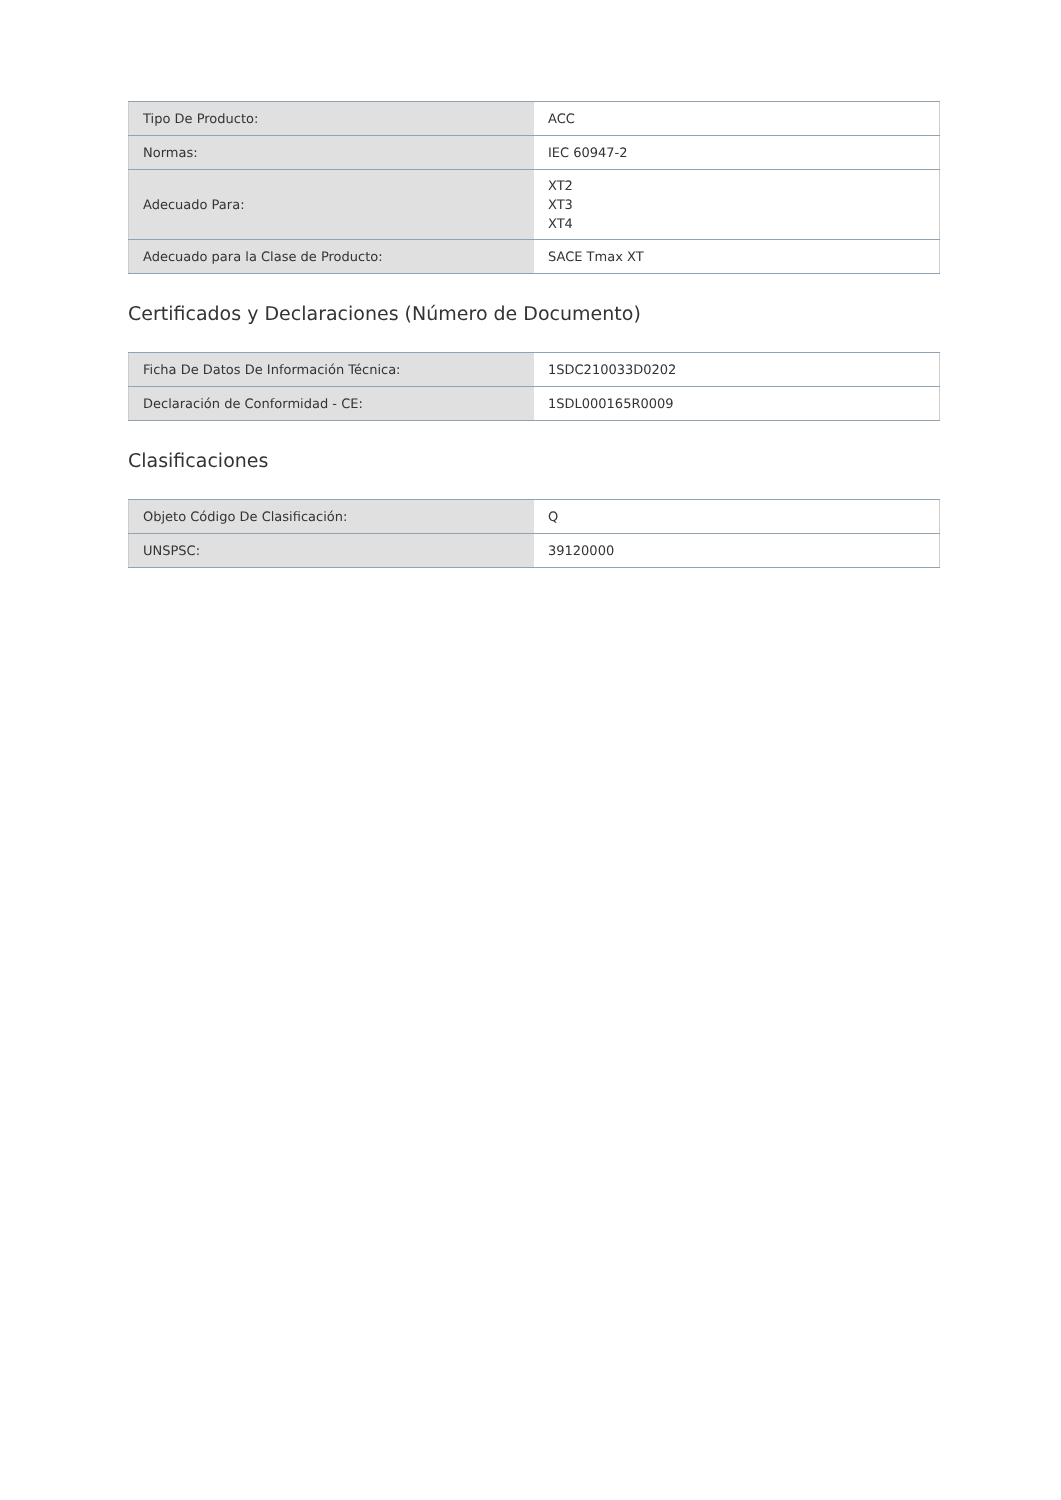| Tipo De Producto: | ACC |
| Normas: | IEC 60947-2 |
| Adecuado Para: | XT2 XT3 XT4 |
| Adecuado para la Clase de Producto: | SACE Tmax XT |
Certificados y Declaraciones (Número de Documento)
| Ficha De Datos De Información Técnica: | 1SDC210033D0202 |
| Declaración de Conformidad - CE: | 1SDL000165R0009 |
Clasificaciones
| Objeto Código De Clasificación: | Q |
| UNSPSC: | 39120000 |